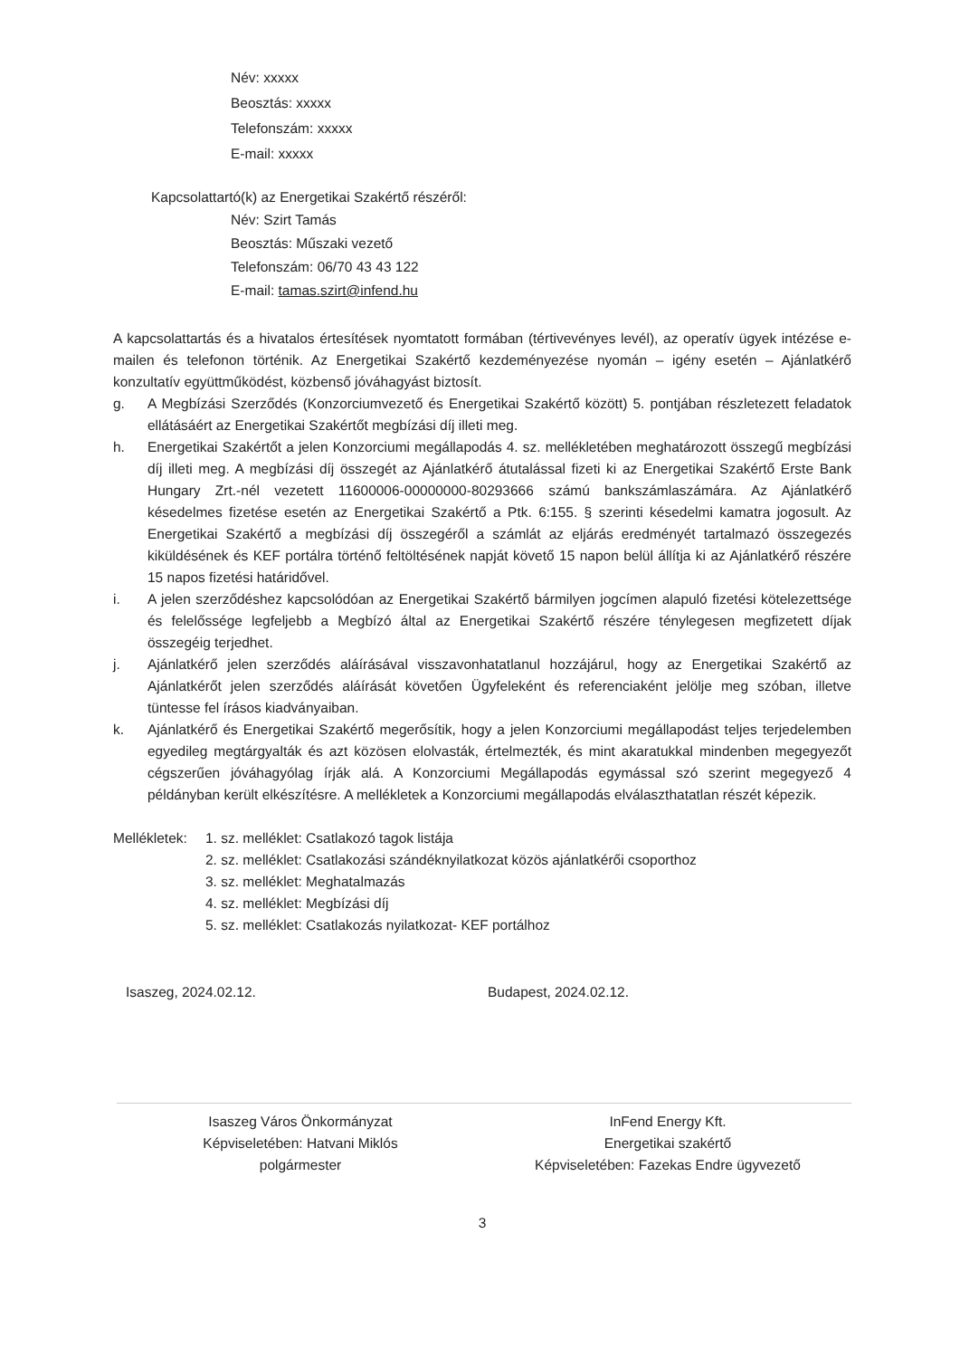Név: xxxxx
Beosztás: xxxxx
Telefonszám: xxxxx
E-mail: xxxxx
Kapcsolattartó(k) az Energetikai Szakértő részéről:
Név: Szirt Tamás
Beosztás: Műszaki vezető
Telefonszám: 06/70 43 43 122
E-mail: tamas.szirt@infend.hu
A kapcsolattartás és a hivatalos értesítések nyomtatott formában (tértivevényes levél), az operatív ügyek intézése e-mailen és telefonon történik. Az Energetikai Szakértő kezdeményezése nyomán – igény esetén – Ajánlatkérő konzultatív együttműködést, közbenső jóváhagyást biztosít.
g. A Megbízási Szerződés (Konzorciumvezető és Energetikai Szakértő között) 5. pontjában részletezett feladatok ellátásáért az Energetikai Szakértőt megbízási díj illeti meg.
h. Energetikai Szakértőt a jelen Konzorciumi megállapodás 4. sz. mellékletében meghatározott összegű megbízási díj illeti meg. A megbízási díj összegét az Ajánlatkérő átutalással fizeti ki az Energetikai Szakértő Erste Bank Hungary Zrt.-nél vezetett 11600006-00000000-80293666 számú bankszámlaszámára. Az Ajánlatkérő késedelmes fizetése esetén az Energetikai Szakértő a Ptk. 6:155. § szerinti késedelmi kamatra jogosult. Az Energetikai Szakértő a megbízási díj összegéről a számlát az eljárás eredményét tartalmazó összegezés kiküldésének és KEF portálra történő feltöltésének napját követő 15 napon belül állítja ki az Ajánlatkérő részére 15 napos fizetési határidővel.
i. A jelen szerződéshez kapcsolódóan az Energetikai Szakértő bármilyen jogcímen alapuló fizetési kötelezettsége és felelőssége legfeljebb a Megbízó által az Energetikai Szakértő részére ténylegesen megfizetett díjak összegéig terjedhet.
j. Ajánlatkérő jelen szerződés aláírásával visszavonhatatlanul hozzájárul, hogy az Energetikai Szakértő az Ajánlatkérőt jelen szerződés aláírását követően Ügyfeleként és referenciaként jelölje meg szóban, illetve tüntesse fel írásos kiadványaiban.
k. Ajánlatkérő és Energetikai Szakértő megerősítik, hogy a jelen Konzorciumi megállapodást teljes terjedelemben egyedileg megtárgyalták és azt közösen elolvasták, értelmezték, és mint akaratukkal mindenben megegyezőt cégszerűen jóváhagyólag írják alá. A Konzorciumi Megállapodás egymással szó szerint megegyező 4 példányban került elkészítésre. A mellékletek a Konzorciumi megállapodás elválaszthatatlan részét képezik.
Mellékletek: 1. sz. melléklet: Csatlakozó tagok listája
2. sz. melléklet: Csatlakozási szándéknyilatkozat közös ajánlatkérői csoporthoz
3. sz. melléklet: Meghatalmazás
4. sz. melléklet: Megbízási díj
5. sz. melléklet: Csatlakozás nyilatkozat- KEF portálhoz
Isaszeg, 2024.02.12. Budapest, 2024.02.12.
Isaszeg Város Önkormányzat
Képviseletében: Hatvani Miklós
polgármester
InFend Energy Kft.
Energetikai szakértő
Képviseletében: Fazekas Endre ügyvezető
3